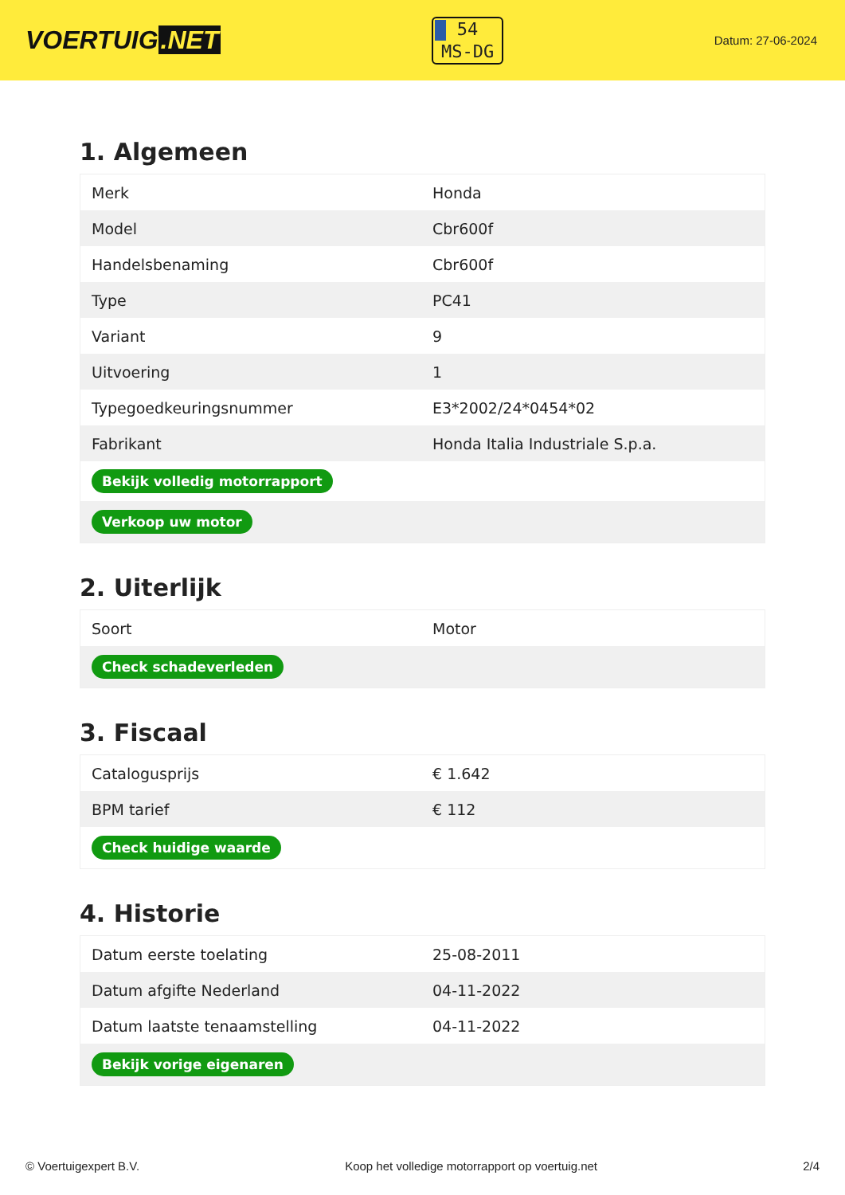VOERTUIG.NET
54
MS-DG
Datum: 27-06-2024
1. Algemeen
| Merk | Honda |
| Model | Cbr600f |
| Handelsbenaming | Cbr600f |
| Type | PC41 |
| Variant | 9 |
| Uitvoering | 1 |
| Typegoedkeuringsnummer | E3*2002/24*0454*02 |
| Fabrikant | Honda Italia Industriale S.p.a. |
| Bekijk volledig motorrapport | |
| Verkoop uw motor | |
2. Uiterlijk
| Soort | Motor |
| Check schadeverleden | |
3. Fiscaal
| Catalogusprijs | € 1.642 |
| BPM tarief | € 112 |
| Check huidige waarde | |
4. Historie
| Datum eerste toelating | 25-08-2011 |
| Datum afgifte Nederland | 04-11-2022 |
| Datum laatste tenaamstelling | 04-11-2022 |
| Bekijk vorige eigenaren | |
© Voertuigexpert B.V. Koop het volledige motorrapport op voertuig.net 2/4